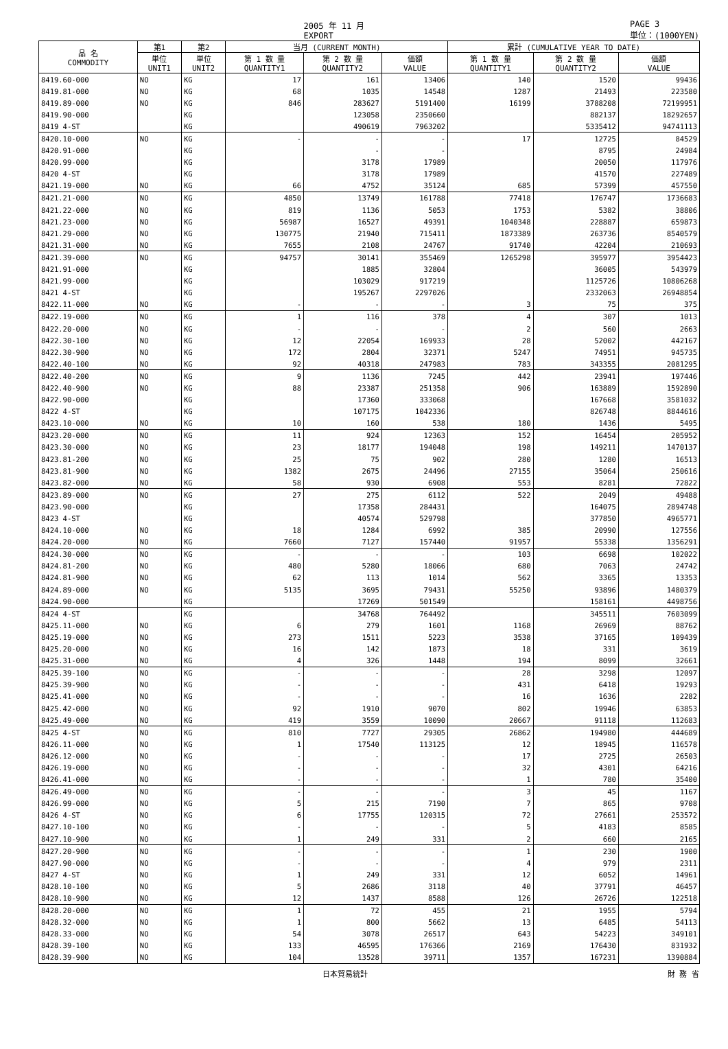2005 年 11 月
EXPORT PAGE 3
単位：(1000YEN)
| 品 名 COMMODITY | 第1 | 第2 | 当月 (CURRENT MONTH) | | | 累計 (CUMULATIVE YEAR TO DATE) | | |
| --- | --- | --- | --- | --- | --- | --- | --- | --- |
| | | | 第 1 数 量 QUANTITY1 | 第 2 数 量 QUANTITY2 | 価額 VALUE | 第 1 数 量 QUANTITY1 | 第 2 数 量 QUANTITY2 | 価額 VALUE |
| | 単位 UNIT1 | 単位 UNIT2 | | | | | | |
| 8419.60-000 | NO | KG | 17 | 161 | 13406 | 140 | 1520 | 99436 |
| 8419.81-000 | NO | KG | 68 | 1035 | 14548 | 1287 | 21493 | 223580 |
| 8419.89-000 | NO | KG | 846 | 283627 | 5191400 | 16199 | 3788208 | 72199951 |
| 8419.90-000 | | KG | | 123058 | 2350660 | | 882137 | 18292657 |
| 8419 4-ST | | KG | | 490619 | 7963202 | | 5335412 | 94741113 |
| 8420.10-000 | NO | KG | - | - | - | 17 | 12725 | 84529 |
| 8420.91-000 | | KG | | - | - | | 8795 | 24984 |
| 8420.99-000 | | KG | | 3178 | 17989 | | 20050 | 117976 |
| 8420 4-ST | | KG | | 3178 | 17989 | | 41570 | 227489 |
| 8421.19-000 | NO | KG | 66 | 4752 | 35124 | 685 | 57399 | 457550 |
| 8421.21-000 | NO | KG | 4850 | 13749 | 161788 | 77418 | 176747 | 1736683 |
| 8421.22-000 | NO | KG | 819 | 1136 | 5053 | 1753 | 5382 | 38806 |
| 8421.23-000 | NO | KG | 56987 | 16527 | 49391 | 1040348 | 228887 | 659873 |
| 8421.29-000 | NO | KG | 130775 | 21940 | 715411 | 1873389 | 263736 | 8540579 |
| 8421.31-000 | NO | KG | 7655 | 2108 | 24767 | 91740 | 42204 | 210693 |
| 8421.39-000 | NO | KG | 94757 | 30141 | 355469 | 1265298 | 395977 | 3954423 |
| 8421.91-000 | | KG | | 1885 | 32804 | | 36005 | 543979 |
| 8421.99-000 | | KG | | 103029 | 917219 | | 1125726 | 10806268 |
| 8421 4-ST | | KG | | 195267 | 2297026 | | 2332063 | 26948854 |
| 8422.11-000 | NO | KG | - | - | - | 3 | 75 | 375 |
| 8422.19-000 | NO | KG | 1 | 116 | 378 | 4 | 307 | 1013 |
| 8422.20-000 | NO | KG | - | - | - | 2 | 560 | 2663 |
| 8422.30-100 | NO | KG | 12 | 22054 | 169933 | 28 | 52002 | 442167 |
| 8422.30-900 | NO | KG | 172 | 2804 | 32371 | 5247 | 74951 | 945735 |
| 8422.40-100 | NO | KG | 92 | 40318 | 247983 | 783 | 343355 | 2081295 |
| 8422.40-200 | NO | KG | 9 | 1136 | 7245 | 442 | 23941 | 197446 |
| 8422.40-900 | NO | KG | 88 | 23387 | 251358 | 906 | 163889 | 1592890 |
| 8422.90-000 | | KG | | 17360 | 333068 | | 167668 | 3581032 |
| 8422 4-ST | | KG | | 107175 | 1042336 | | 826748 | 8844616 |
| 8423.10-000 | NO | KG | 10 | 160 | 538 | 180 | 1436 | 5495 |
| 8423.20-000 | NO | KG | 11 | 924 | 12363 | 152 | 16454 | 205952 |
| 8423.30-000 | NO | KG | 23 | 18177 | 194048 | 198 | 149211 | 1470137 |
| 8423.81-200 | NO | KG | 25 | 75 | 902 | 280 | 1280 | 16513 |
| 8423.81-900 | NO | KG | 1382 | 2675 | 24496 | 27155 | 35064 | 250616 |
| 8423.82-000 | NO | KG | 58 | 930 | 6908 | 553 | 8281 | 72822 |
| 8423.89-000 | NO | KG | 27 | 275 | 6112 | 522 | 2049 | 49488 |
| 8423.90-000 | | KG | | 17358 | 284431 | | 164075 | 2894748 |
| 8423 4-ST | | KG | | 40574 | 529798 | | 377850 | 4965771 |
| 8424.10-000 | NO | KG | 18 | 1284 | 6992 | 385 | 20990 | 127556 |
| 8424.20-000 | NO | KG | 7660 | 7127 | 157440 | 91957 | 55338 | 1356291 |
| 8424.30-000 | NO | KG | - | - | - | 103 | 6698 | 102022 |
| 8424.81-200 | NO | KG | 480 | 5280 | 18066 | 680 | 7063 | 24742 |
| 8424.81-900 | NO | KG | 62 | 113 | 1014 | 562 | 3365 | 13353 |
| 8424.89-000 | NO | KG | 5135 | 3695 | 79431 | 55250 | 93896 | 1480379 |
| 8424.90-000 | | KG | | 17269 | 501549 | | 158161 | 4498756 |
| 8424 4-ST | | KG | | 34768 | 764492 | | 345511 | 7603099 |
| 8425.11-000 | NO | KG | 6 | 279 | 1601 | 1168 | 26969 | 88762 |
| 8425.19-000 | NO | KG | 273 | 1511 | 5223 | 3538 | 37165 | 109439 |
| 8425.20-000 | NO | KG | 16 | 142 | 1873 | 18 | 331 | 3619 |
| 8425.31-000 | NO | KG | 4 | 326 | 1448 | 194 | 8099 | 32661 |
| 8425.39-100 | NO | KG | - | - | - | 28 | 3298 | 12097 |
| 8425.39-900 | NO | KG | - | - | - | 431 | 6418 | 19293 |
| 8425.41-000 | NO | KG | - | - | - | 16 | 1636 | 2282 |
| 8425.42-000 | NO | KG | 92 | 1910 | 9070 | 802 | 19946 | 63853 |
| 8425.49-000 | NO | KG | 419 | 3559 | 10090 | 20667 | 91118 | 112683 |
| 8425 4-ST | NO | KG | 810 | 7727 | 29305 | 26862 | 194980 | 444689 |
| 8426.11-000 | NO | KG | 1 | 17540 | 113125 | 12 | 18945 | 116578 |
| 8426.12-000 | NO | KG | - | - | - | 17 | 2725 | 26503 |
| 8426.19-000 | NO | KG | - | - | - | 32 | 4301 | 64216 |
| 8426.41-000 | NO | KG | - | - | - | 1 | 780 | 35400 |
| 8426.49-000 | NO | KG | - | - | - | 3 | 45 | 1167 |
| 8426.99-000 | NO | KG | 5 | 215 | 7190 | 7 | 865 | 9708 |
| 8426 4-ST | NO | KG | 6 | 17755 | 120315 | 72 | 27661 | 253572 |
| 8427.10-100 | NO | KG | - | - | - | 5 | 4183 | 8585 |
| 8427.10-900 | NO | KG | 1 | 249 | 331 | 2 | 660 | 2165 |
| 8427.20-900 | NO | KG | - | - | - | 1 | 230 | 1900 |
| 8427.90-000 | NO | KG | - | - | - | 4 | 979 | 2311 |
| 8427 4-ST | NO | KG | 1 | 249 | 331 | 12 | 6052 | 14961 |
| 8428.10-100 | NO | KG | 5 | 2686 | 3118 | 40 | 37791 | 46457 |
| 8428.10-900 | NO | KG | 12 | 1437 | 8588 | 126 | 26726 | 122518 |
| 8428.20-000 | NO | KG | 1 | 72 | 455 | 21 | 1955 | 5794 |
| 8428.32-000 | NO | KG | 1 | 800 | 5662 | 13 | 6485 | 54113 |
| 8428.33-000 | NO | KG | 54 | 3078 | 26517 | 643 | 54223 | 349101 |
| 8428.39-100 | NO | KG | 133 | 46595 | 176366 | 2169 | 176430 | 831932 |
| 8428.39-900 | NO | KG | 104 | 13528 | 39711 | 1357 | 167231 | 1390884 |
日本貿易統計 財 務 省